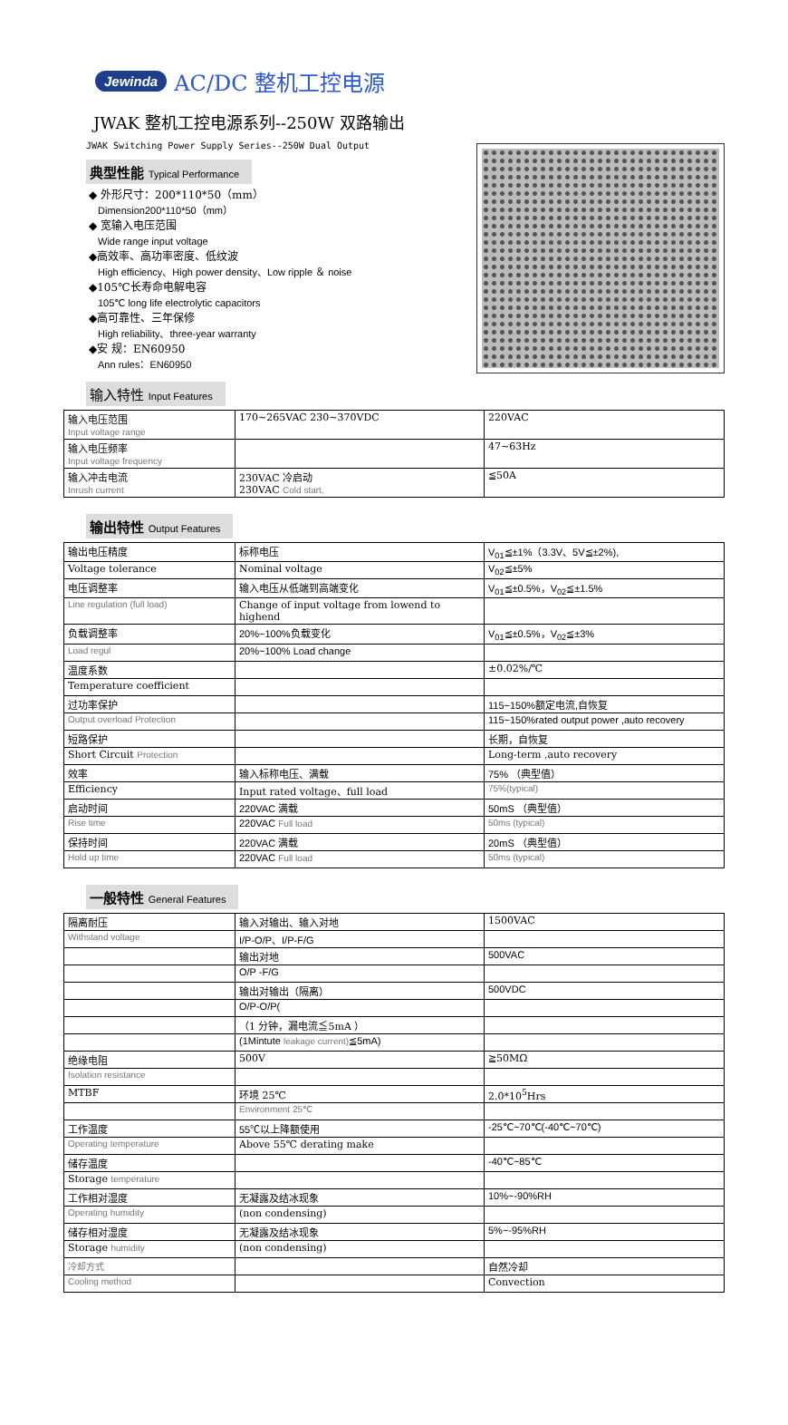Jewinda AC/DC 整机工控电源
JWAK 整机工控电源系列--250W 双路输出
JWAK Switching Power Supply Series--250W Dual Output
典型性能 Typical Performance
◆ 外形尺寸：200*110*50（mm）
Dimension200*110*50（mm）
◆ 宽输入电压范围
Wide range input voltage
◆高效率、高功率密度、低纹波
High efficiency、High power density、Low ripple ＆ noise
◆105℃长寿命电解电容
105℃ long life electrolytic capacitors
◆高可靠性、三年保修
High reliability、three-year warranty
◆安 规：EN60950
Ann rules：EN60950
输入特性 Input Features
| 输入电压范围 Input voltage range | 170~265VAC 230~370VDC | 220VAC |
| 输入电压频率 Input voltage frequency | | 47~63Hz |
| 输入冲击电流 Inrush current | 230VAC 冷启动 230VAC Cold start, | ≦50A |
输出特性 Output Features
| 输出电压精度 | 标称电压 | V<sub>01</sub>≦±1%（3.3V、5V≦±2%), |
| Voltage tolerance | Nominal voltage | V<sub>02</sub>≦±5% |
| 电压调整率 | 输入电压从低端到高端变化 | V<sub>01</sub>≦±0.5%，V<sub>02</sub>≦±1.5% |
| Line regulation (full load) | Change of input voltage from lowend to highend | |
| 负载调整率 | 20%~100%负载变化 | V<sub>01</sub>≦±0.5%，V<sub>02</sub>≦±3% |
| Load regul | 20%~100% Load change | |
| 温度系数 | | ±0.02%/℃ |
| Temperature coefficient | | |
| 过功率保护 | | 115~150%额定电流,自恢复 |
| Output overload Protection | | 115~150%rated output power ,auto recovery |
| 短路保护 | | 长期，自恢复 |
| Short Circuit Protection | | Long-term ,auto recovery |
| 效率 | 输入标称电压、满载 | 75% （典型值） |
| Efficiency | Input rated voltage、full load | 75%(typical) |
| 启动时间 | 220VAC 满载 | 50mS （典型值） |
| Rise time | 220VAC Full load | 50ms (typical) |
| 保持时间 | 220VAC 满载 | 20mS （典型值） |
| Hold up time | 220VAC Full load | 50ms (typical) |
一般特性 General Features
| 隔离耐压 | 输入对输出、输入对地 | 1500VAC |
| Withstand voltage | I/P-O/P、I/P-F/G | |
| | 输出对地 | 500VAC |
| | O/P -F/G | |
| | 输出对输出（隔离） | 500VDC |
| | O/P-O/P( | |
| | （1 分钟，漏电流≦5mA ） | |
| | (1Mintute leakage current) ≦5mA) | |
| 绝缘电阻 | 500V | ≧50MΩ |
| Isolation resistance | | |
| MTBF | 环境 25℃ | 2.0*10<sup>5</sup>Hrs |
| | Environment 25℃ | |
| 工作温度 | 55℃以上降额使用 | -25℃~70℃(-40℃~70℃) |
| Operating temperature | Above 55℃ derating make | |
| 储存温度 | | -40℃~85℃ |
| Storage temperature | | |
| 工作相对湿度 | 无凝露及结冰现象 | 10%~-90%RH |
| Operating humidity | (non condensing) | |
| 储存相对湿度 | 无凝露及结冰现象 | 5%~-95%RH |
| Storage humidity | (non condensing) | |
| 冷却方式 | | 自然冷却 |
| Cooling method | | Convection |